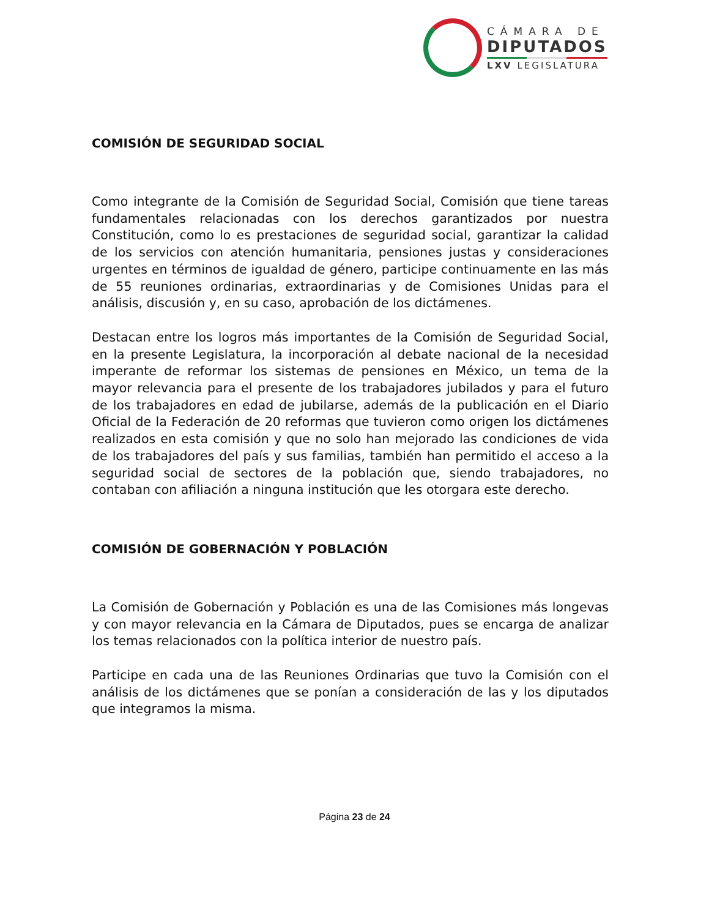CÁMARA DE
DIPUTADOS
LXV LEGISLATURA
COMISIÓN DE SEGURIDAD SOCIAL
Como integrante de la Comisión de Seguridad Social, Comisión que tiene tareas fundamentales relacionadas con los derechos garantizados por nuestra Constitución, como lo es prestaciones de seguridad social, garantizar la calidad de los servicios con atención humanitaria, pensiones justas y consideraciones urgentes en términos de igualdad de género, participe continuamente en las más de 55 reuniones ordinarias, extraordinarias y de Comisiones Unidas para el análisis, discusión y, en su caso, aprobación de los dictámenes.
Destacan entre los logros más importantes de la Comisión de Seguridad Social, en la presente Legislatura, la incorporación al debate nacional de la necesidad imperante de reformar los sistemas de pensiones en México, un tema de la mayor relevancia para el presente de los trabajadores jubilados y para el futuro de los trabajadores en edad de jubilarse, además de la publicación en el Diario Oficial de la Federación de 20 reformas que tuvieron como origen los dictámenes realizados en esta comisión y que no solo han mejorado las condiciones de vida de los trabajadores del país y sus familias, también han permitido el acceso a la seguridad social de sectores de la población que, siendo trabajadores, no contaban con afiliación a ninguna institución que les otorgara este derecho.
COMISIÓN DE GOBERNACIÓN Y POBLACIÓN
La Comisión de Gobernación y Población es una de las Comisiones más longevas y con mayor relevancia en la Cámara de Diputados, pues se encarga de analizar los temas relacionados con la política interior de nuestro país.
Participe en cada una de las Reuniones Ordinarias que tuvo la Comisión con el análisis de los dictámenes que se ponían a consideración de las y los diputados que integramos la misma.
Página 23 de 24